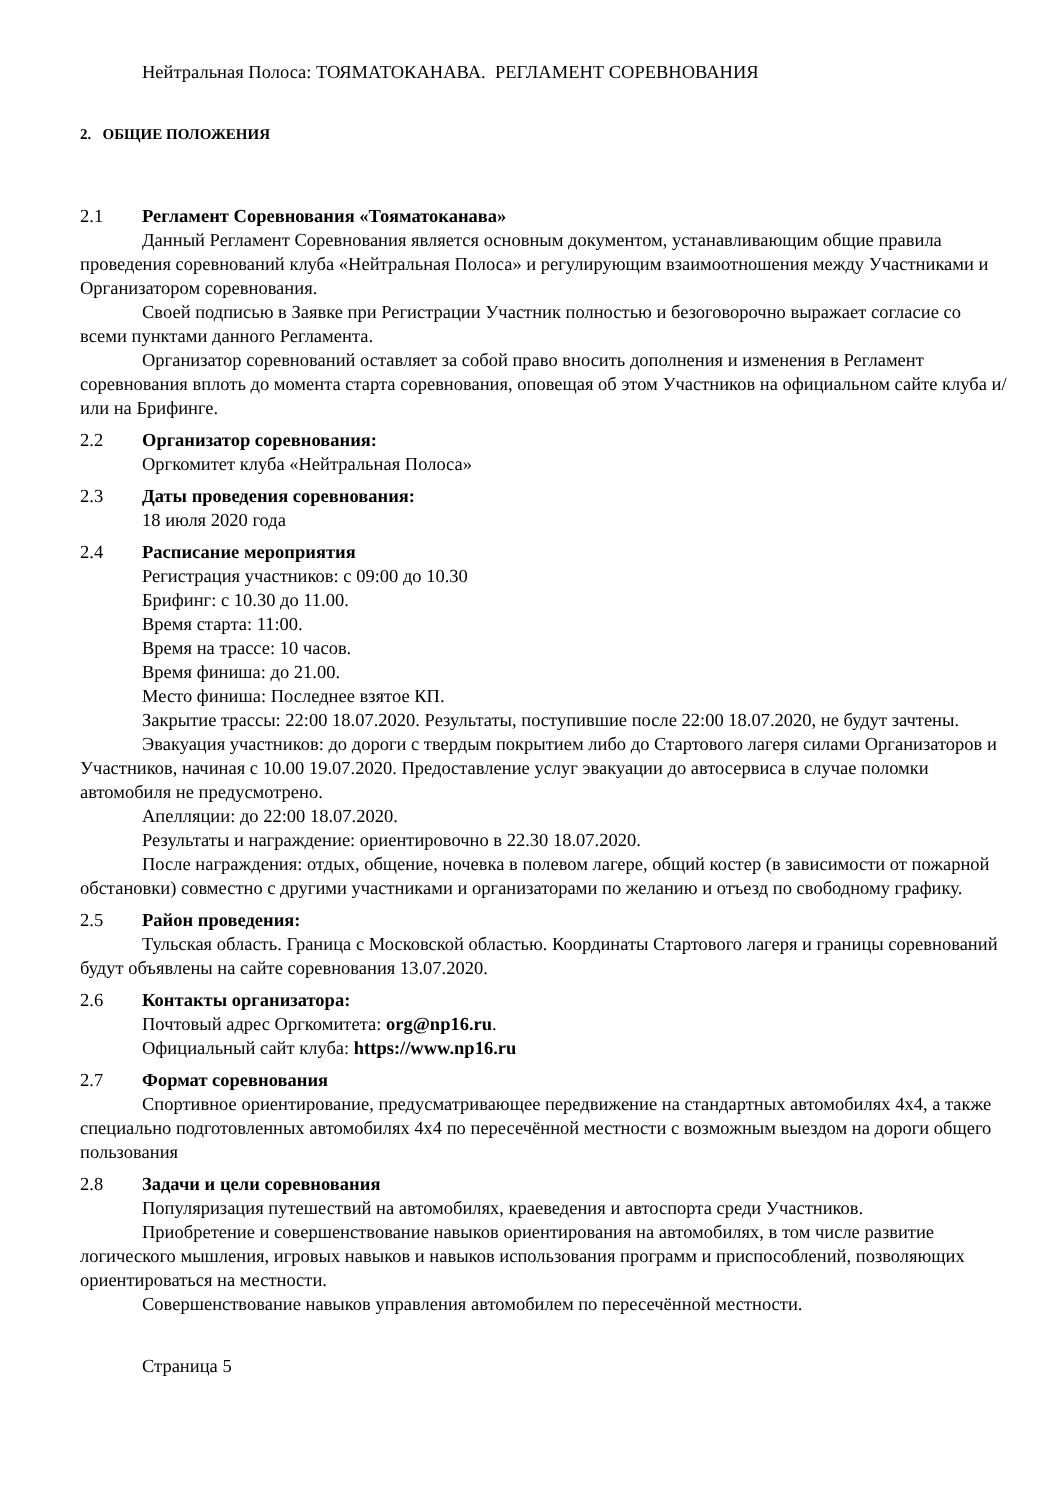Нейтральная Полоса: ТОЯМАТОКАНАВА. РЕГЛАМЕНТ СОРЕВНОВАНИЯ
2. ОБЩИЕ ПОЛОЖЕНИЯ
2.1 Регламент Соревнования «Тояматоканава»
Данный Регламент Соревнования является основным документом, устанавливающим общие правила проведения соревнований клуба «Нейтральная Полоса» и регулирующим взаимоотношения между Участниками и Организатором соревнования.
Своей подписью в Заявке при Регистрации Участник полностью и безоговорочно выражает согласие со всеми пунктами данного Регламента.
Организатор соревнований оставляет за собой право вносить дополнения и изменения в Регламент соревнования вплоть до момента старта соревнования, оповещая об этом Участников на официальном сайте клуба и/или на Брифинге.
2.2 Организатор соревнования:
Оргкомитет клуба «Нейтральная Полоса»
2.3 Даты проведения соревнования:
18 июля 2020 года
2.4 Расписание мероприятия
Регистрация участников: с 09:00 до 10.30
Брифинг: с 10.30 до 11.00.
Время старта: 11:00.
Время на трассе: 10 часов.
Время финиша: до 21.00.
Место финиша: Последнее взятое КП.
Закрытие трассы: 22:00 18.07.2020. Результаты, поступившие после 22:00 18.07.2020, не будут зачтены.
Эвакуация участников: до дороги с твердым покрытием либо до Стартового лагеря силами Организаторов и Участников, начиная с 10.00 19.07.2020. Предоставление услуг эвакуации до автосервиса в случае поломки автомобиля не предусмотрено.
Апелляции: до 22:00 18.07.2020.
Результаты и награждение: ориентировочно в 22.30 18.07.2020.
После награждения: отдых, общение, ночевка в полевом лагере, общий костер (в зависимости от пожарной обстановки) совместно с другими участниками и организаторами по желанию и отъезд по свободному графику.
2.5 Район проведения:
Тульская область. Граница с Московской областью. Координаты Стартового лагеря и границы соревнований будут объявлены на сайте соревнования 13.07.2020.
2.6 Контакты организатора:
Почтовый адрес Оргкомитета: org@np16.ru.
Официальный сайт клуба: https://www.np16.ru
2.7 Формат соревнования
Спортивное ориентирование, предусматривающее передвижение на стандартных автомобилях 4х4, а также специально подготовленных автомобилях 4х4 по пересечённой местности с возможным выездом на дороги общего пользования
2.8 Задачи и цели соревнования
Популяризация путешествий на автомобилях, краеведения и автоспорта среди Участников.
Приобретение и совершенствование навыков ориентирования на автомобилях, в том числе развитие логического мышления, игровых навыков и навыков использования программ и приспособлений, позволяющих ориентироваться на местности.
Совершенствование навыков управления автомобилем по пересечённой местности.
Страница 5